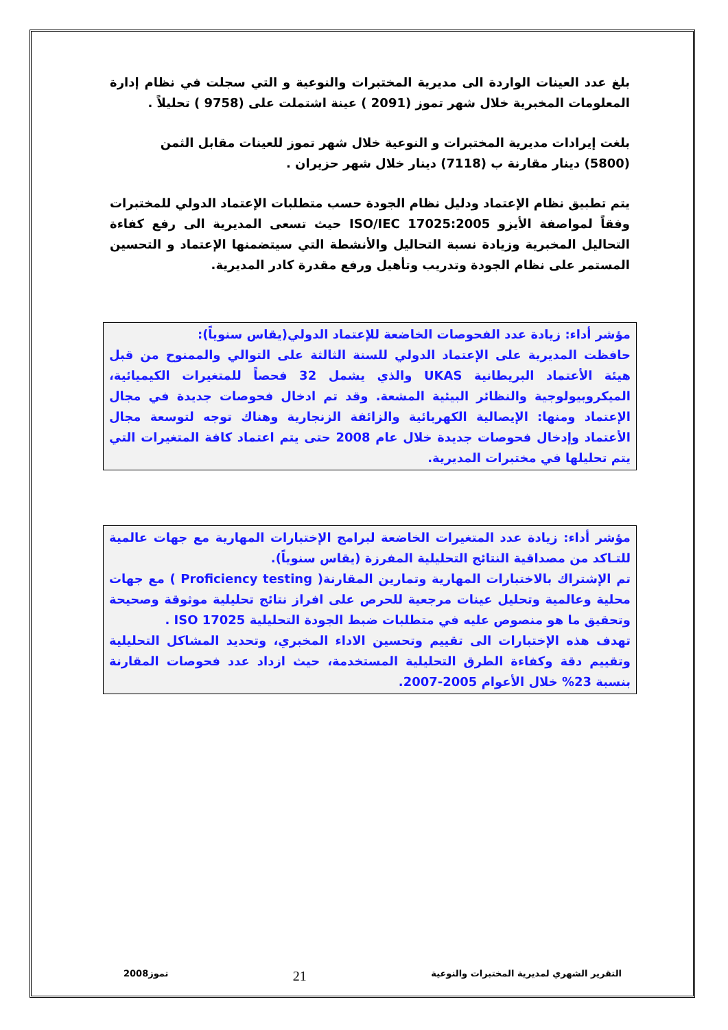بلغ عدد العينات الواردة الى مديرية المختبرات والنوعية و التي سجلت في نظام إدارة المعلومات المخبرية خلال شهر تموز (2091 ) عينة اشتملت على (9758 ) تحليلاً .
بلغت إيرادات مديرية المختبرات و النوعية خلال شهر تموز للعينات مقابل الثمن
(5800) دينار مقارنة ب (7118) دينار خلال شهر حزيران .
يتم تطبيق نظام الإعتماد ودليل نظام الجودة حسب متطلبات الإعتماد الدولي للمختبرات وفقاً لمواصفة الأيزو ISO/IEC 17025:2005 حيث تسعى المديرية الى رفع كفاءة التحاليل المخبرية وزيادة نسبة التحاليل والأنشطة التي سيتضمنها الإعتماد و التحسين المستمر على نظام الجودة وتدريب وتأهيل ورفع مقدرة كادر المديرية.
مؤشر أداء: زيادة عدد الفحوصات الخاضعة للإعتماد الدولي(يقاس سنوياً):
حافظت المديرية على الإعتماد الدولي للسنة الثالثة على التوالي والممنوح من قبل هيئة الأعتماد البريطانية UKAS والذي يشمل 32 فحصاً للمتغيرات الكيميائية، الميكروبيولوجية والنظائر البيئية المشعة. وقد تم ادخال فحوصات جديدة في مجال الإعتماد ومنها: الإيصالية الكهربائية والزائفة الزنجارية وهناك توجه لتوسعة مجال الأعتماد وإدخال فحوصات جديدة خلال عام 2008 حتى يتم اعتماد كافة المتغيرات التي يتم تحليلها في مختبرات المديرية.
مؤشر أداء: زيادة عدد المتغيرات الخاضعة لبرامج الإختبارات المهارية مع جهات عالمية للتـاكد من مصداقية النتائج التحليلية المفرزة (يقاس سنوياً).
تم الإشتراك بالاختبارات المهارية وتمارين المقارنة( Proficiency testing ) مع جهات محلية وعالمية وتحليل عينات مرجعية للحرص على افراز نتائج تحليلية موثوقة وصحيحة وتحقيق ما هو منصوص عليه في متطلبات ضبط الجودة التحليلية ISO 17025 .
تهدف هذه الإختبارات الى تقييم وتحسين الاداء المخبري، وتحديد المشاكل التحليلية وتقييم دقة وكفاءة الطرق التحليلية المستخدمة، حيث ازداد عدد فحوصات المقارنة بنسبة 23% خلال الأعوام 2005-2007.
التقرير الشهري لمديرية المختبرات والنوعية 21 تموز2008